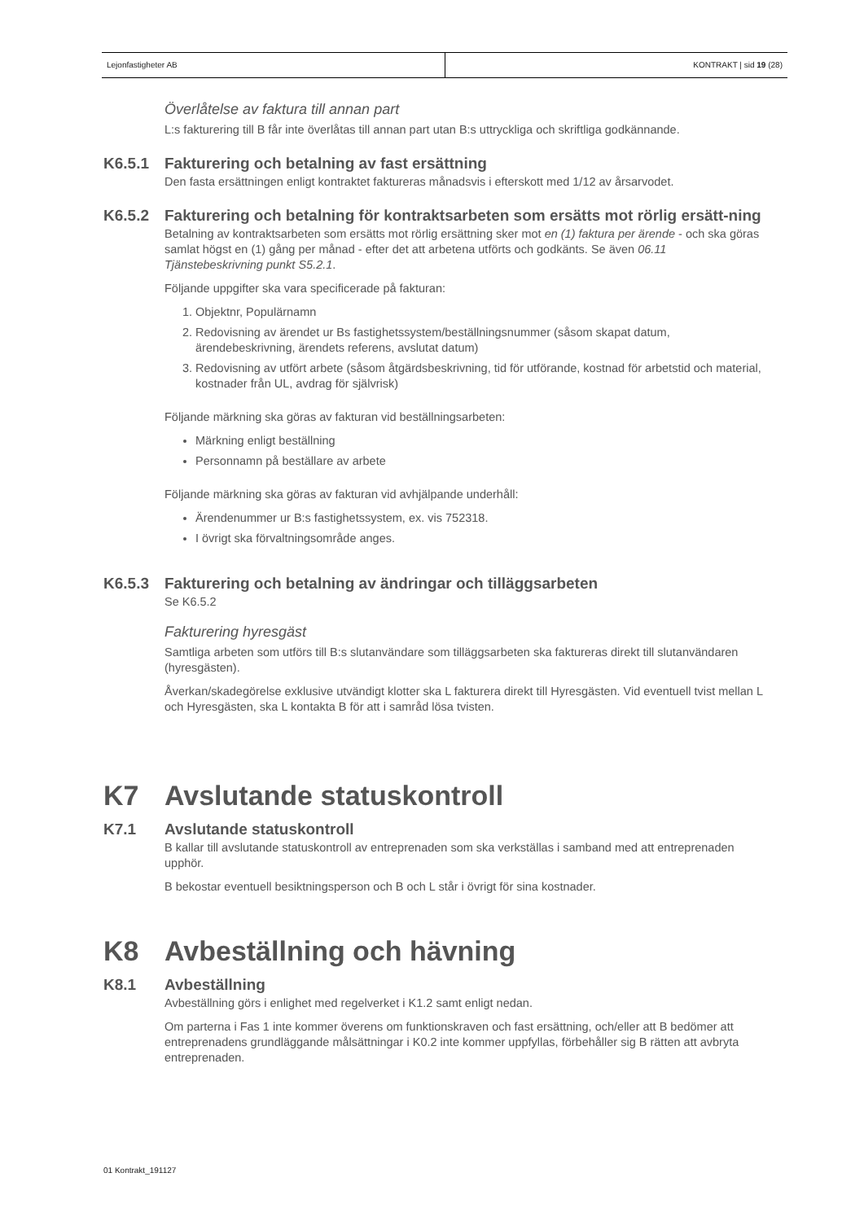Lejonfastigheter AB KONTRAKT | sid 19 (28)
Överlåtelse av faktura till annan part
L:s fakturering till B får inte överlåtas till annan part utan B:s uttryckliga och skriftliga godkännande.
K6.5.1 Fakturering och betalning av fast ersättning
Den fasta ersättningen enligt kontraktet faktureras månadsvis i efterskott med 1/12 av årsarvodet.
K6.5.2 Fakturering och betalning för kontraktsarbeten som ersätts mot rörlig ersätt-ning
Betalning av kontraktsarbeten som ersätts mot rörlig ersättning sker mot en (1) faktura per ärende - och ska göras samlat högst en (1) gång per månad - efter det att arbetena utförts och godkänts. Se även 06.11 Tjänstebeskrivning punkt S5.2.1.
Följande uppgifter ska vara specificerade på fakturan:
1. Objektnr, Populärnamn
2. Redovisning av ärendet ur Bs fastighetssystem/beställningsnummer (såsom skapat datum, ärendebeskrivning, ärendets referens, avslutat datum)
3. Redovisning av utfört arbete (såsom åtgärdsbeskrivning, tid för utförande, kostnad för arbetstid och material, kostnader från UL, avdrag för självrisk)
Följande märkning ska göras av fakturan vid beställningsarbeten:
Märkning enligt beställning
Personnamn på beställare av arbete
Följande märkning ska göras av fakturan vid avhjälpande underhåll:
Ärendenummer ur B:s fastighetssystem, ex. vis 752318.
I övrigt ska förvaltningsområde anges.
K6.5.3 Fakturering och betalning av ändringar och tilläggsarbeten
Se K6.5.2
Fakturering hyresgäst
Samtliga arbeten som utförs till B:s slutanvändare som tilläggsarbeten ska faktureras direkt till slutanvändaren (hyresgästen).
Åverkan/skadegörelse exklusive utvändigt klotter ska L fakturera direkt till Hyresgästen. Vid eventuell tvist mellan L och Hyresgästen, ska L kontakta B för att i samråd lösa tvisten.
K7 Avslutande statuskontroll
K7.1 Avslutande statuskontroll
B kallar till avslutande statuskontroll av entreprenaden som ska verkställas i samband med att entreprenaden upphör.
B bekostar eventuell besiktningsperson och B och L står i övrigt för sina kostnader.
K8 Avbeställning och hävning
K8.1 Avbeställning
Avbeställning görs i enlighet med regelverket i K1.2 samt enligt nedan.
Om parterna i Fas 1 inte kommer överens om funktionskraven och fast ersättning, och/eller att B bedömer att entreprenadens grundläggande målsättningar i K0.2 inte kommer uppfyllas, förbehåller sig B rätten att avbryta entreprenaden.
01 Kontrakt_191127